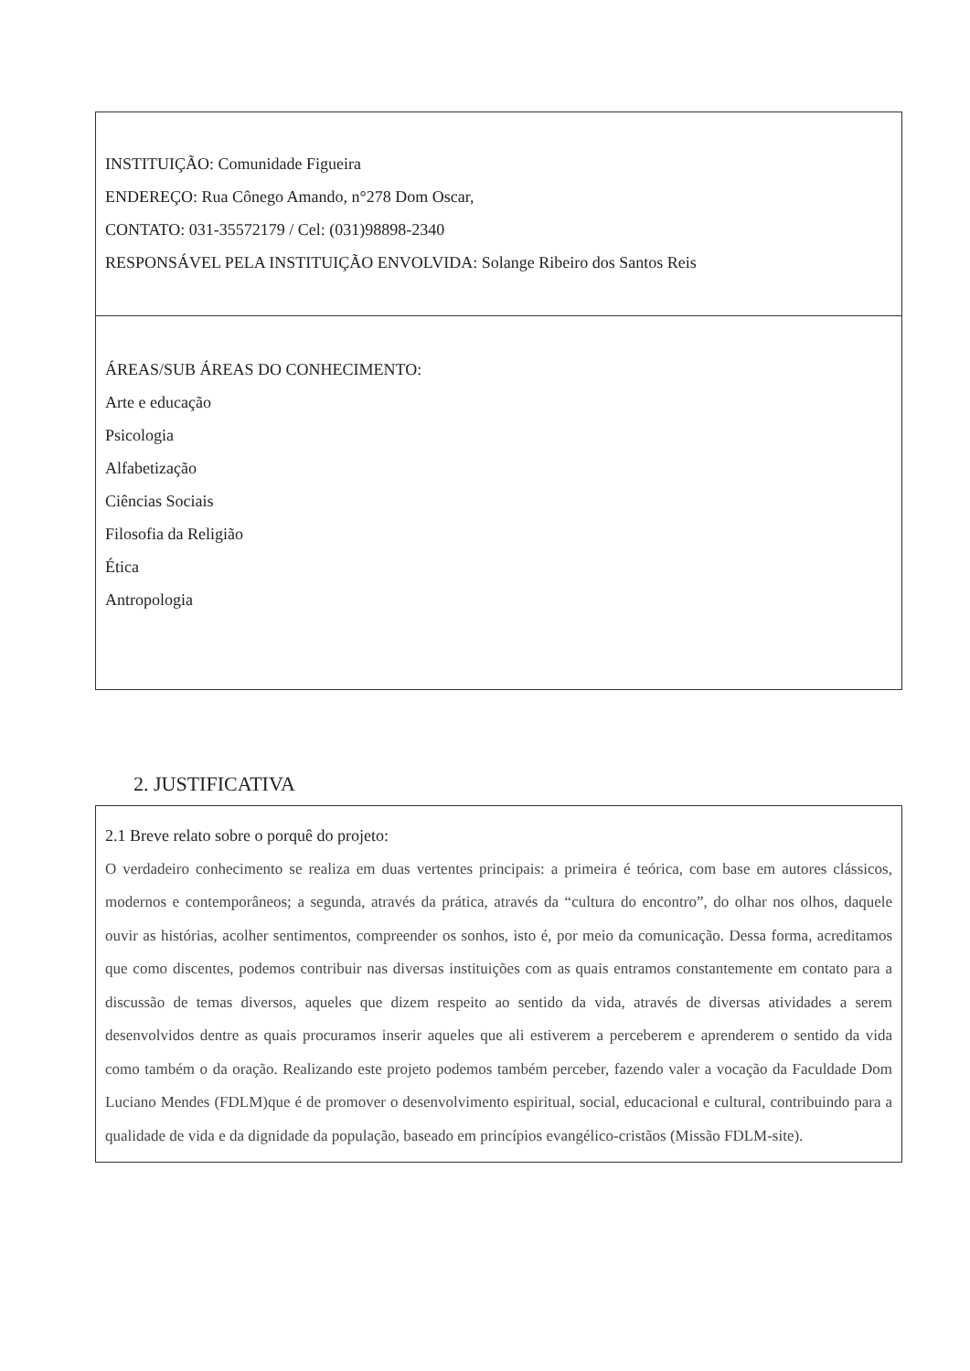INSTITUIÇÃO: Comunidade Figueira
ENDEREÇO: Rua Cônego Amando, n°278 Dom Oscar,
CONTATO: 031-35572179 / Cel: (031)98898-2340
RESPONSÁVEL PELA INSTITUIÇÃO ENVOLVIDA: Solange Ribeiro dos Santos Reis
ÁREAS/SUB ÁREAS DO CONHECIMENTO:
Arte e educação
Psicologia
Alfabetização
Ciências Sociais
Filosofia da Religião
Ética
Antropologia
2. JUSTIFICATIVA
2.1 Breve relato sobre o porquê do projeto:
O verdadeiro conhecimento se realiza em duas vertentes principais: a primeira é teórica, com base em autores clássicos, modernos e contemporâneos; a segunda, através da prática, através da “cultura do encontro”, do olhar nos olhos, daquele ouvir as histórias, acolher sentimentos, compreender os sonhos, isto é, por meio da comunicação. Dessa forma, acreditamos que como discentes, podemos contribuir nas diversas instituições com as quais entramos constantemente em contato para a discussão de temas diversos, aqueles que dizem respeito ao sentido da vida, através de diversas atividades a serem desenvolvidos dentre as quais procuramos inserir aqueles que ali estiverem a perceberem e aprenderem o sentido da vida como também o da oração. Realizando este projeto podemos também perceber, fazendo valer a vocação da Faculdade Dom Luciano Mendes (FDLM)que é de promover o desenvolvimento espiritual, social, educacional e cultural, contribuindo para a qualidade de vida e da dignidade da população, baseado em princípios evangélico-cristãos (Missão FDLM-site).